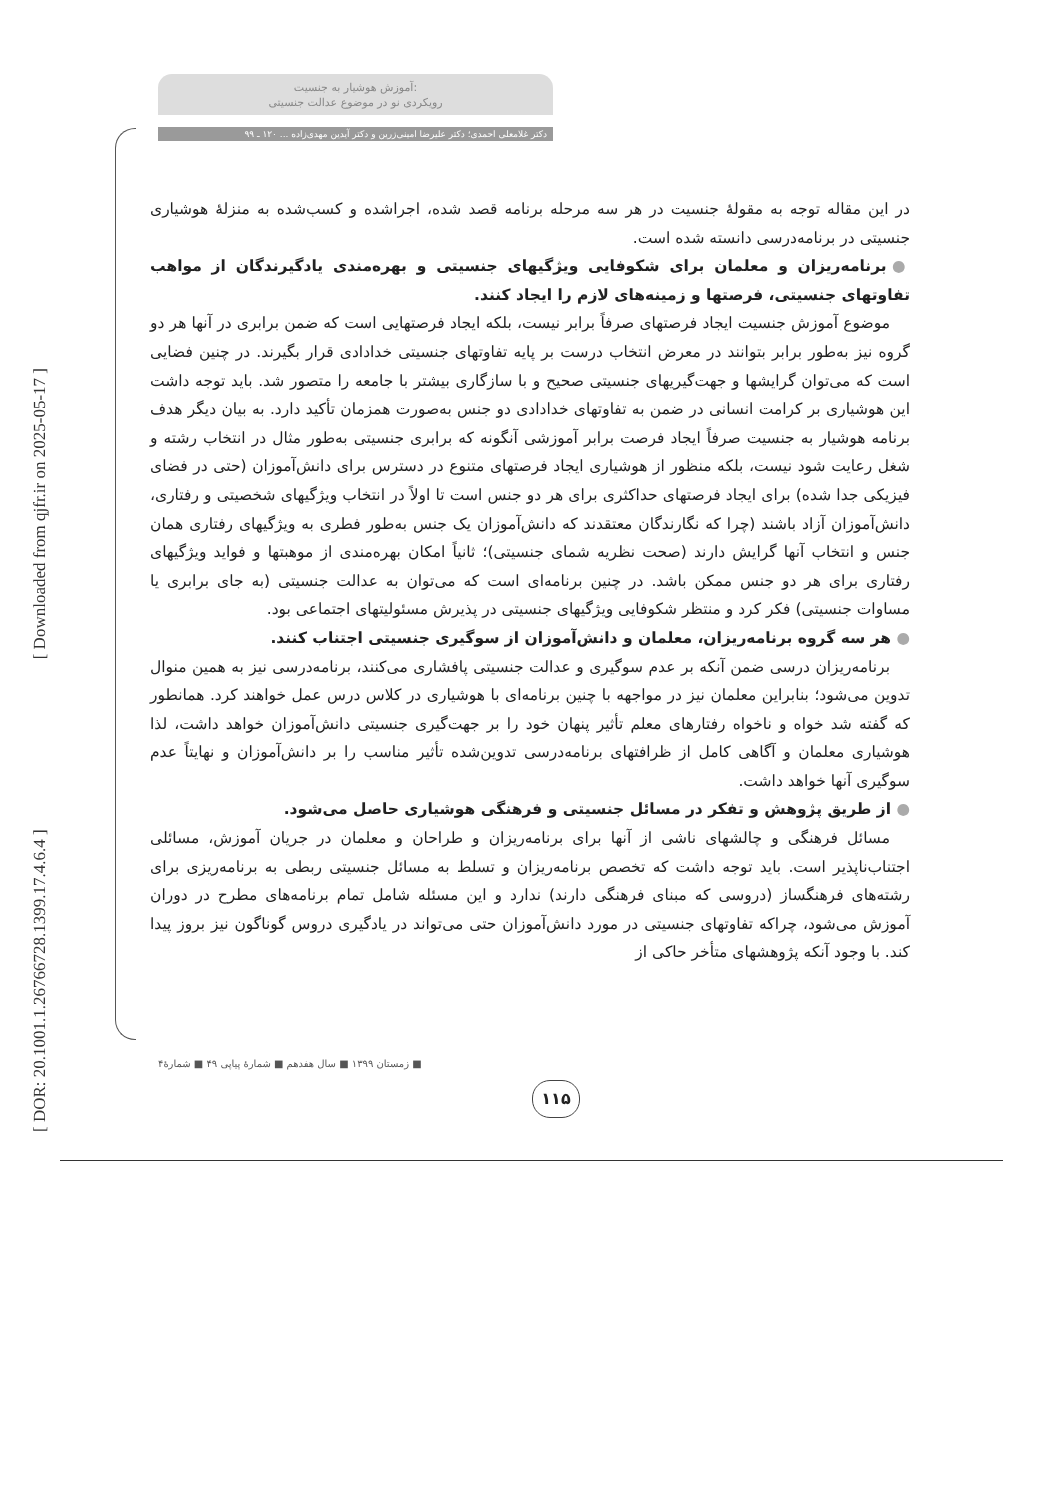[ DOR: 20.1001.1.26766728.1399.17.4.6.4 ] [ Downloaded from qjfr.ir on 2025-05-17 ]
آموزش هوشیار به جنسیت:
رویکردی نو در موضوع عدالت جنسیتی
دکتر غلامعلی احمدی؛ دکتر علیرضا امینی‌زرین و دکتر آیدین مهدی‌زاده ... ۱۲۰ ـ ۹۹
در این مقاله توجه به مقولۀ جنسیت در هر سه مرحله برنامه قصد شده، اجراشده و کسب‌شده به منزلۀ هوشیاری جنسیتی در برنامه‌درسی دانسته شده است.
● برنامه‌ریزان و معلمان برای شکوفایی ویژگیهای جنسیتی و بهره‌مندی یادگیرندگان از مواهب تفاوتهای جنسیتی، فرصتها و زمینه‌های لازم را ایجاد کنند.
موضوع آموزش جنسیت ایجاد فرصتهای صرفاً برابر نیست، بلکه ایجاد فرصتهایی است که ضمن برابری در آنها هر دو گروه نیز به‌طور برابر بتوانند در معرض انتخاب درست بر پایه تفاوتهای جنسیتی خدادادی قرار بگیرند. در چنین فضایی است که می‌توان گرایشها و جهت‌گیریهای جنسیتی صحیح و با سازگاری بیشتر با جامعه را متصور شد. باید توجه داشت این هوشیاری بر کرامت انسانی در ضمن به تفاوتهای خدادادی دو جنس به‌صورت همزمان تأکید دارد. به بیان دیگر هدف برنامه هوشیار به جنسیت صرفاً ایجاد فرصت برابر آموزشی آنگونه که برابری جنسیتی به‌طور مثال در انتخاب رشته و شغل رعایت شود نیست، بلکه منظور از هوشیاری ایجاد فرصتهای متنوع در دسترس برای دانش‌آموزان (حتی در فضای فیزیکی جدا شده) برای ایجاد فرصتهای حداکثری برای هر دو جنس است تا اولاً در انتخاب ویژگیهای شخصیتی و رفتاری، دانش‌آموزان آزاد باشند (چرا که نگارندگان معتقدند که دانش‌آموزان یک جنس به‌طور فطری به ویژگیهای رفتاری همان جنس و انتخاب آنها گرایش دارند (صحت نظریه شمای جنسیتی)؛ ثانیاً امکان بهره‌مندی از موهبتها و فواید ویژگیهای رفتاری برای هر دو جنس ممکن باشد. در چنین برنامه‌ای است که می‌توان به عدالت جنسیتی (به جای برابری یا مساوات جنسیتی) فکر کرد و منتظر شکوفایی ویژگیهای جنسیتی در پذیرش مسئولیتهای اجتماعی بود.
● هر سه گروه برنامه‌ریزان، معلمان و دانش‌آموزان از سوگیری جنسیتی اجتناب کنند.
برنامه‌ریزان درسی ضمن آنکه بر عدم سوگیری و عدالت جنسیتی پافشاری می‌کنند، برنامه‌درسی نیز به همین منوال تدوین می‌شود؛ بنابراین معلمان نیز در مواجهه با چنین برنامه‌ای با هوشیاری در کلاس درس عمل خواهند کرد. همانطور که گفته شد خواه و ناخواه رفتارهای معلم تأثیر پنهان خود را بر جهت‌گیری جنسیتی دانش‌آموزان خواهد داشت، لذا هوشیاری معلمان و آگاهی کامل از ظرافتهای برنامه‌درسی تدوین‌شده تأثیر مناسب را بر دانش‌آموزان و نهایتاً عدم سوگیری آنها خواهد داشت.
● از طریق پژوهش و تفکر در مسائل جنسیتی و فرهنگی هوشیاری حاصل می‌شود.
مسائل فرهنگی و چالشهای ناشی از آنها برای برنامه‌ریزان و طراحان و معلمان در جریان آموزش، مسائلی اجتناب‌ناپذیر است. باید توجه داشت که تخصص برنامه‌ریزان و تسلط به مسائل جنسیتی ربطی به برنامه‌ریزی برای رشته‌های فرهنگساز (دروسی که مبنای فرهنگی دارند) ندارد و این مسئله شامل تمام برنامه‌های مطرح در دوران آموزش می‌شود، چراکه تفاوتهای جنسیتی در مورد دانش‌آموزان حتی می‌تواند در یادگیری دروس گوناگون نیز بروز پیدا کند. با وجود آنکه پژوهشهای متأخر حاکی از
■ زمستان ۱۳۹۹ ■ سال هفدهم ■ شمارۀ پیاپی ۴۹ ■ شمارۀ۴
۱۱۵